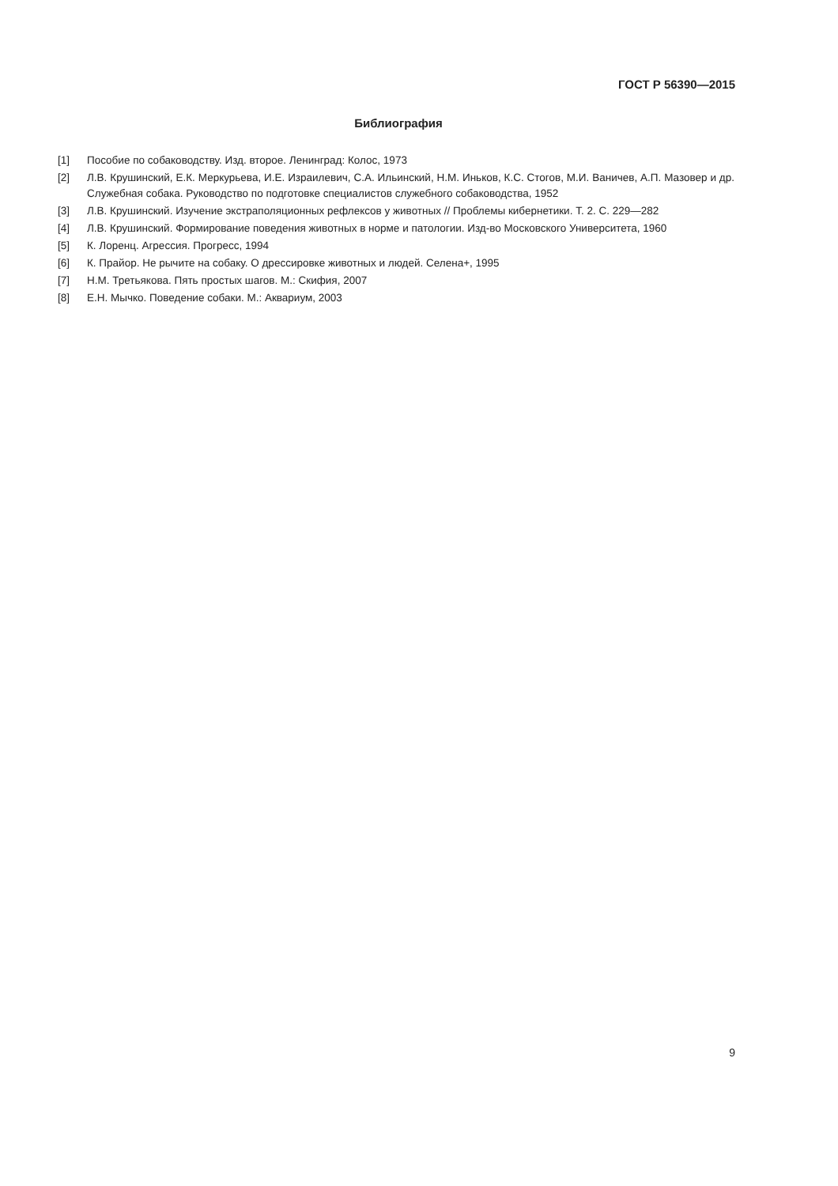ГОСТ Р 56390—2015
Библиография
[1] Пособие по собаководству. Изд. второе. Ленинград: Колос, 1973
[2] Л.В. Крушинский, Е.К. Меркурьева, И.Е. Израилевич, С.А. Ильинский, Н.М. Иньков, К.С. Стогов, М.И. Ваничев, А.П. Мазовер и др. Служебная собака. Руководство по подготовке специалистов служебного собаководства, 1952
[3] Л.В. Крушинский. Изучение экстраполяционных рефлексов у животных // Проблемы кибернетики. Т. 2. С. 229—282
[4] Л.В. Крушинский. Формирование поведения животных в норме и патологии. Изд-во Московского Университета, 1960
[5] К. Лоренц. Агрессия. Прогресс, 1994
[6] К. Прайор. Не рычите на собаку. О дрессировке животных и людей. Селена+, 1995
[7] Н.М. Третьякова. Пять простых шагов. М.: Скифия, 2007
[8] Е.Н. Мычко. Поведение собаки. М.: Аквариум, 2003
9